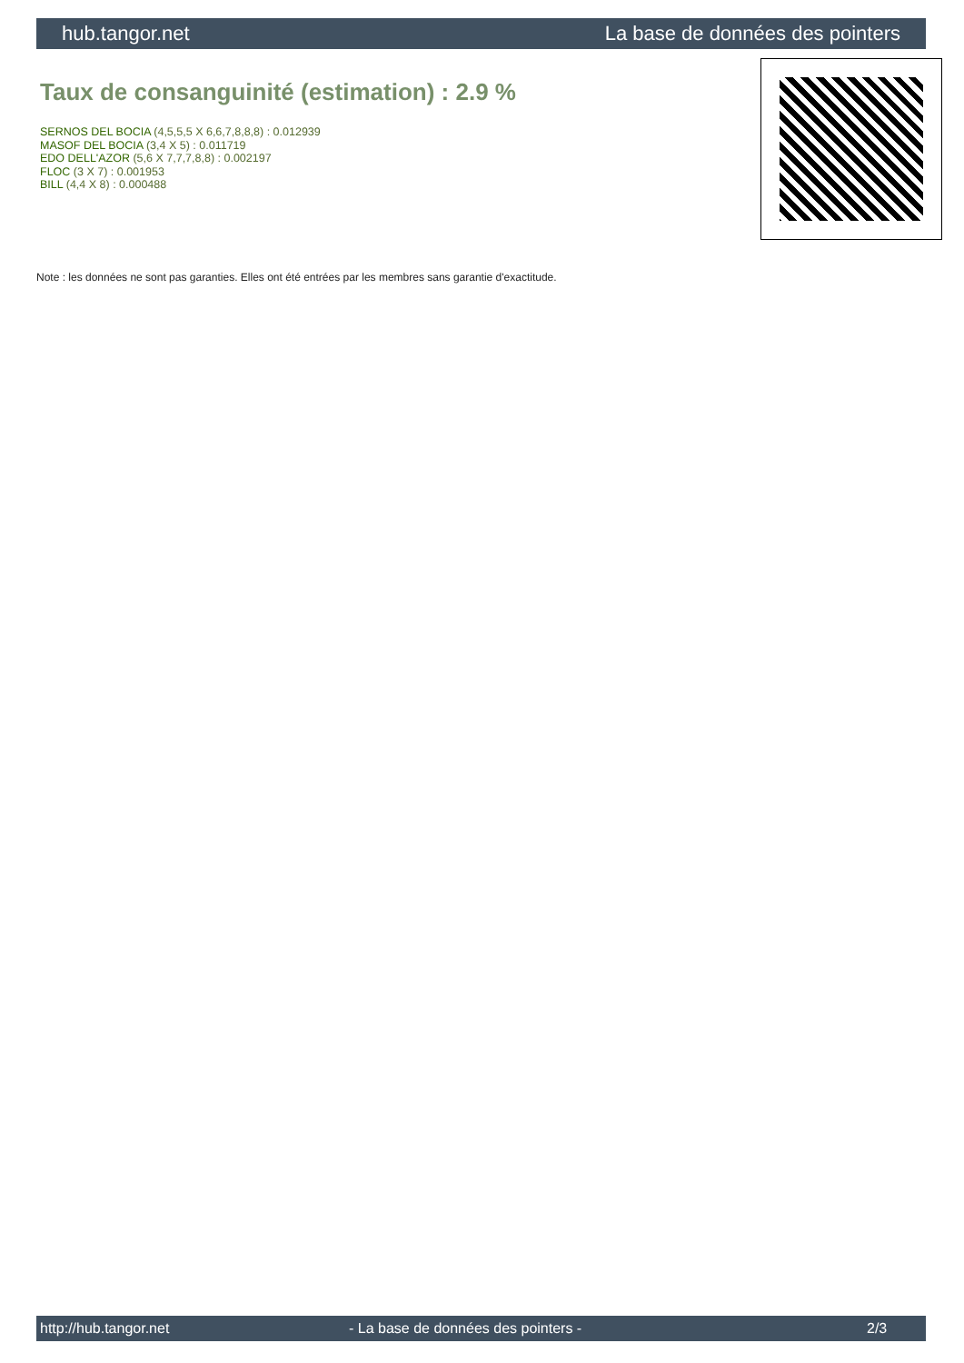hub.tangor.net La base de données des pointers
Taux de consanguinité (estimation) : 2.9 %
SERNOS DEL BOCIA (4,5,5,5 X 6,6,7,8,8,8) : 0.012939
MASOF DEL BOCIA (3,4 X 5) : 0.011719
EDO DELL'AZOR (5,6 X 7,7,7,8,8) : 0.002197
FLOC (3 X 7) : 0.001953
BILL (4,4 X 8) : 0.000488
Note : les données ne sont pas garanties. Elles ont été entrées par les membres sans garantie d'exactitude.
http://hub.tangor.net - La base de données des pointers - 2/3